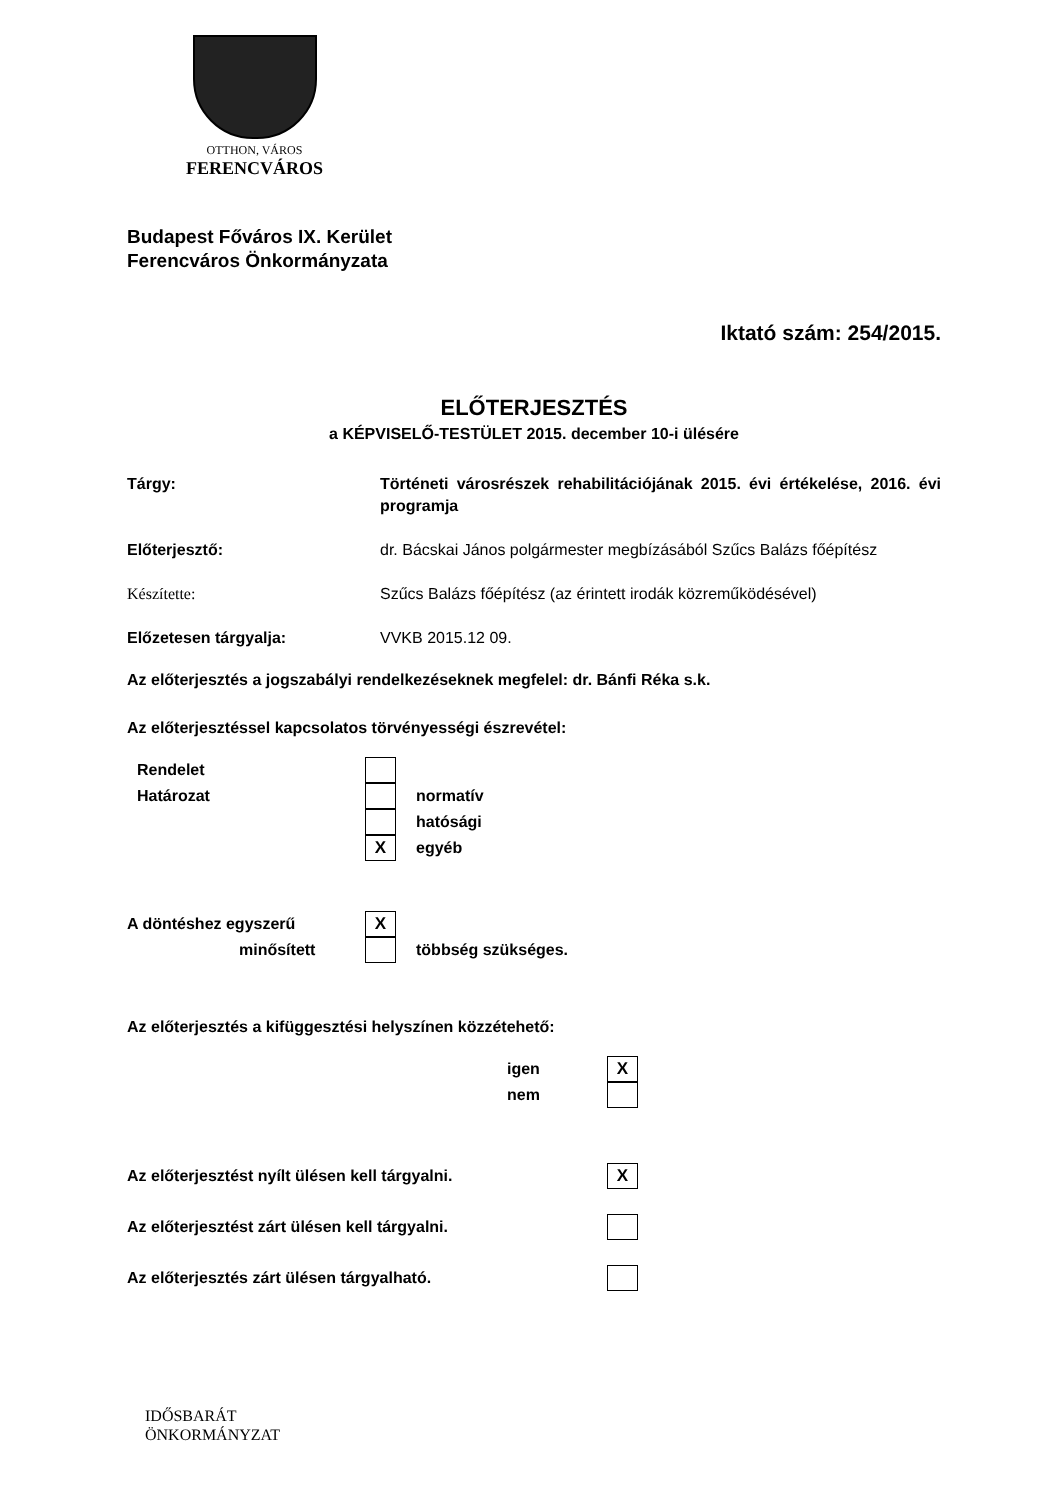OTTHON, VÁROS
FERENCVÁROS
Budapest Főváros IX. Kerület
Ferencváros Önkormányzata
Iktató szám: 254/2015.
ELŐTERJESZTÉS
a KÉPVISELŐ-TESTÜLET 2015. december 10-i ülésére
Tárgy: Történeti városrészek rehabilitációjának 2015. évi értékelése, 2016. évi programja
Előterjesztő: dr. Bácskai János polgármester megbízásából Szűcs Balázs főépítész
Készítette: Szűcs Balázs főépítész (az érintett irodák közreműködésével)
Előzetesen tárgyalja: VVKB 2015.12 09.
Az előterjesztés a jogszabályi rendelkezéseknek megfelel: dr. Bánfi Réka s.k.
Az előterjesztéssel kapcsolatos törvényességi észrevétel:
Rendelet
Határozat normatív
hatósági
Xegyéb
A döntéshez egyszerű X
minősített többség szükséges.
Az előterjesztés a kifüggesztési helyszínen közzétehető:
igen X
nem
Az előterjesztést nyílt ülésen kell tárgyalni. X
Az előterjesztést zárt ülésen kell tárgyalni.
Az előterjesztés zárt ülésen tárgyalható.
IDŐSBARÁT
ÖNKORMÁNYZAT